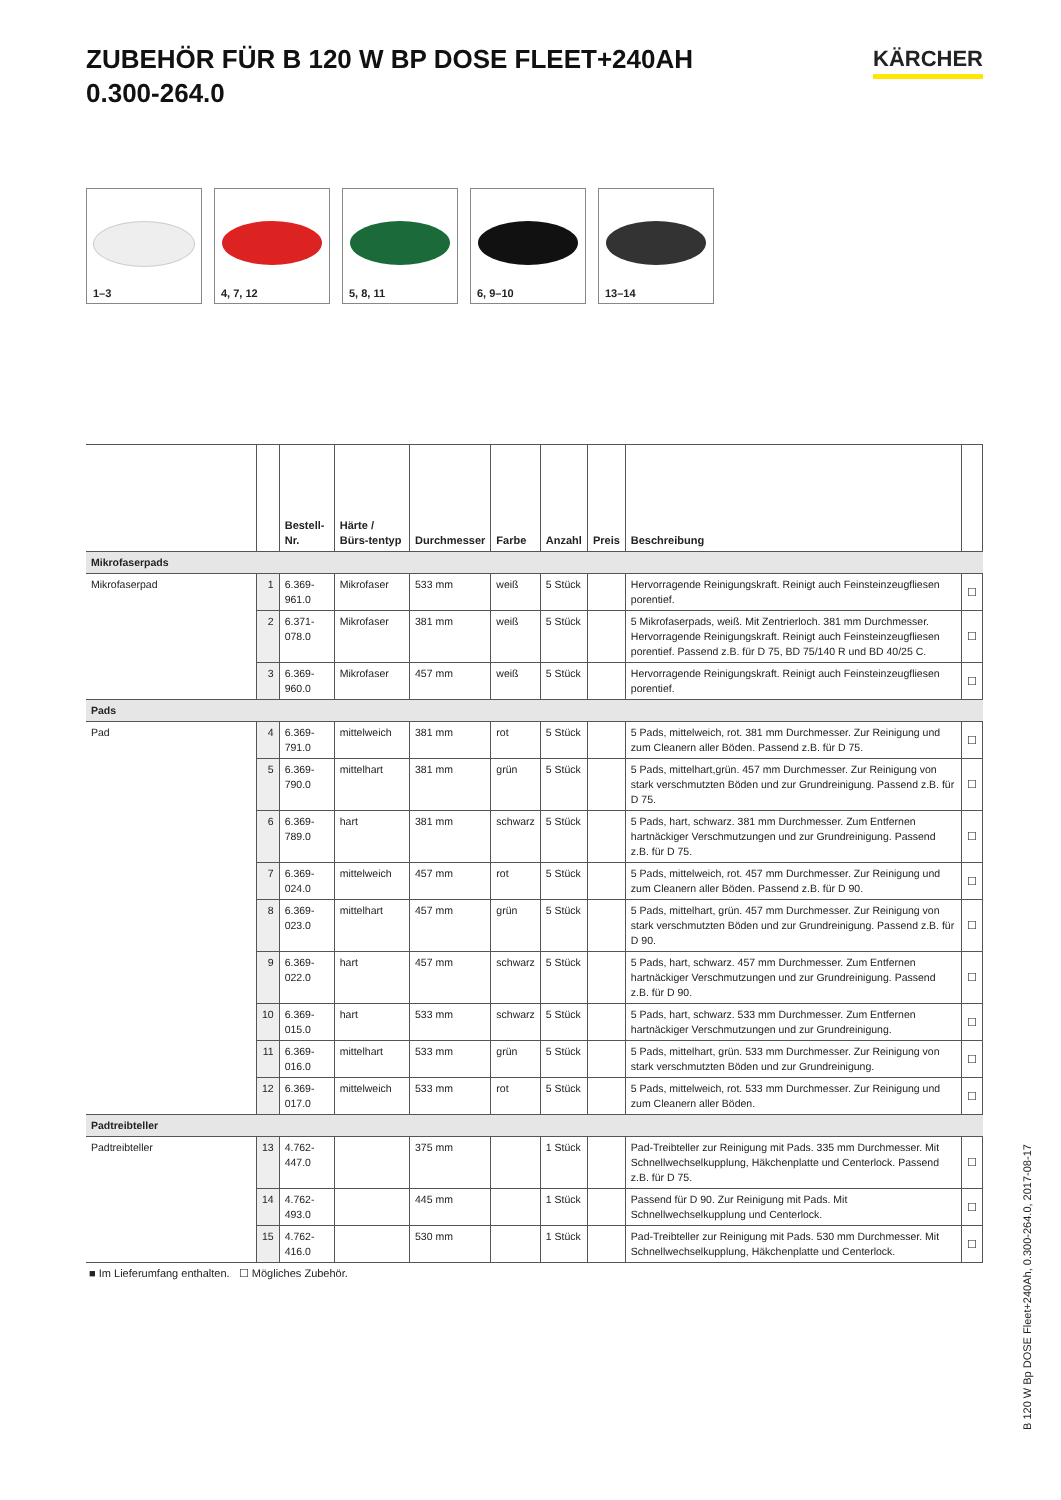ZUBEHÖR FÜR B 120 W BP DOSE FLEET+240AH
0.300-264.0
KÄRCHER
1–3
4, 7, 12
5, 8, 11
6, 9–10
13–14
| | | Bestell-Nr. | Härte / Bürs-tentyp | Durchmesser | Farbe | Anzahl | Preis | Beschreibung | |
| --- | --- | --- | --- | --- | --- | --- | --- | --- | --- |
| Mikrofaserpads | | | | | | | | | |
| Mikrofaserpad | 1 | 6.369-961.0 | Mikrofaser | 533 mm | weiß | 5 Stück | | Hervorragende Reinigungskraft. Reinigt auch Feinsteinzeugfliesen porentief. | ☐ |
| | 2 | 6.371-078.0 | Mikrofaser | 381 mm | weiß | 5 Stück | | 5 Mikrofaserpads, weiß. Mit Zentrierloch. 381 mm Durchmesser. Hervorragende Reinigungskraft. Reinigt auch Feinsteinzeugfliesen porentief. Passend z.B. für D 75, BD 75/140 R und BD 40/25 C. | ☐ |
| | 3 | 6.369-960.0 | Mikrofaser | 457 mm | weiß | 5 Stück | | Hervorragende Reinigungskraft. Reinigt auch Feinsteinzeugfliesen porentief. | ☐ |
| Pads | | | | | | | | | |
| Pad | 4 | 6.369-791.0 | mittelweich | 381 mm | rot | 5 Stück | | 5 Pads, mittelweich, rot. 381 mm Durchmesser. Zur Reinigung und zum Cleanern aller Böden. Passend z.B. für D 75. | ☐ |
| | 5 | 6.369-790.0 | mittelhart | 381 mm | grün | 5 Stück | | 5 Pads, mittelhart,grün. 457 mm Durchmesser. Zur Reinigung von stark verschmutzten Böden und zur Grundreinigung. Passend z.B. für D 75. | ☐ |
| | 6 | 6.369-789.0 | hart | 381 mm | schwarz | 5 Stück | | 5 Pads, hart, schwarz. 381 mm Durchmesser. Zum Entfernen hartnäckiger Verschmutzungen und zur Grundreinigung. Passend z.B. für D 75. | ☐ |
| | 7 | 6.369-024.0 | mittelweich | 457 mm | rot | 5 Stück | | 5 Pads, mittelweich, rot. 457 mm Durchmesser. Zur Reinigung und zum Cleanern aller Böden. Passend z.B. für D 90. | ☐ |
| | 8 | 6.369-023.0 | mittelhart | 457 mm | grün | 5 Stück | | 5 Pads, mittelhart, grün. 457 mm Durchmesser. Zur Reinigung von stark verschmutzten Böden und zur Grundreinigung. Passend z.B. für D 90. | ☐ |
| | 9 | 6.369-022.0 | hart | 457 mm | schwarz | 5 Stück | | 5 Pads, hart, schwarz. 457 mm Durchmesser. Zum Entfernen hartnäckiger Verschmutzungen und zur Grundreinigung. Passend z.B. für D 90. | ☐ |
| | 10 | 6.369-015.0 | hart | 533 mm | schwarz | 5 Stück | | 5 Pads, hart, schwarz. 533 mm Durchmesser. Zum Entfernen hartnäckiger Verschmutzungen und zur Grundreinigung. | ☐ |
| | 11 | 6.369-016.0 | mittelhart | 533 mm | grün | 5 Stück | | 5 Pads, mittelhart, grün. 533 mm Durchmesser. Zur Reinigung von stark verschmutzten Böden und zur Grundreinigung. | ☐ |
| | 12 | 6.369-017.0 | mittelweich | 533 mm | rot | 5 Stück | | 5 Pads, mittelweich, rot. 533 mm Durchmesser. Zur Reinigung und zum Cleanern aller Böden. | ☐ |
| Padtreibteller | | | | | | | | | |
| Padtreibteller | 13 | 4.762-447.0 | | 375 mm | | 1 Stück | | Pad-Treibteller zur Reinigung mit Pads. 335 mm Durchmesser. Mit Schnellwechselkupplung, Häkchenplatte und Centerlock. Passend z.B. für D 75. | ☐ |
| | 14 | 4.762-493.0 | | 445 mm | | 1 Stück | | Passend für D 90. Zur Reinigung mit Pads. Mit Schnellwechselkupplung und Centerlock. | ☐ |
| | 15 | 4.762-416.0 | | 530 mm | | 1 Stück | | Pad-Treibteller zur Reinigung mit Pads. 530 mm Durchmesser. Mit Schnellwechselkupplung, Häkchenplatte und Centerlock. | ☐ |
■ Im Lieferumfang enthalten. ☐ Mögliches Zubehör.
B 120 W Bp DOSE Fleet+240Ah, 0.300-264.0, 2017-08-17